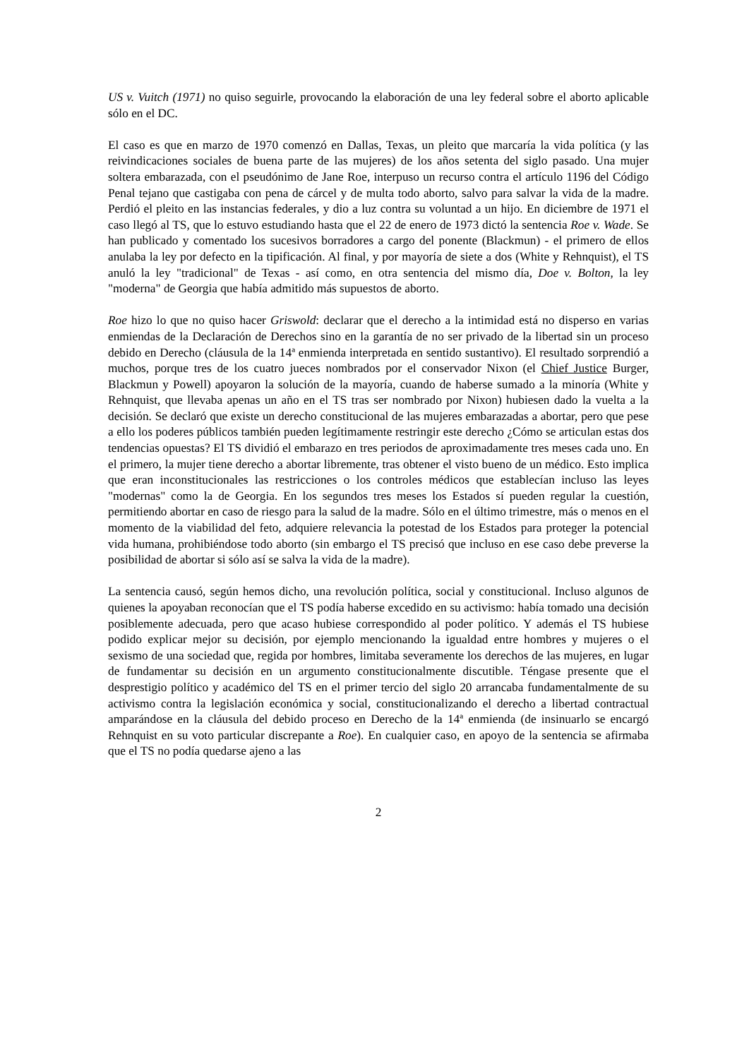US v. Vuitch (1971) no quiso seguirle, provocando la elaboración de una ley federal sobre el aborto aplicable sólo en el DC.
El caso es que en marzo de 1970 comenzó en Dallas, Texas, un pleito que marcaría la vida política (y las reivindicaciones sociales de buena parte de las mujeres) de los años setenta del siglo pasado. Una mujer soltera embarazada, con el pseudónimo de Jane Roe, interpuso un recurso contra el artículo 1196 del Código Penal tejano que castigaba con pena de cárcel y de multa todo aborto, salvo para salvar la vida de la madre. Perdió el pleito en las instancias federales, y dio a luz contra su voluntad a un hijo. En diciembre de 1971 el caso llegó al TS, que lo estuvo estudiando hasta que el 22 de enero de 1973 dictó la sentencia Roe v. Wade. Se han publicado y comentado los sucesivos borradores a cargo del ponente (Blackmun) - el primero de ellos anulaba la ley por defecto en la tipificación. Al final, y por mayoría de siete a dos (White y Rehnquist), el TS anuló la ley "tradicional" de Texas - así como, en otra sentencia del mismo día, Doe v. Bolton, la ley "moderna" de Georgia que había admitido más supuestos de aborto.
Roe hizo lo que no quiso hacer Griswold: declarar que el derecho a la intimidad está no disperso en varias enmiendas de la Declaración de Derechos sino en la garantía de no ser privado de la libertad sin un proceso debido en Derecho (cláusula de la 14ª enmienda interpretada en sentido sustantivo). El resultado sorprendió a muchos, porque tres de los cuatro jueces nombrados por el conservador Nixon (el Chief Justice Burger, Blackmun y Powell) apoyaron la solución de la mayoría, cuando de haberse sumado a la minoría (White y Rehnquist, que llevaba apenas un año en el TS tras ser nombrado por Nixon) hubiesen dado la vuelta a la decisión. Se declaró que existe un derecho constitucional de las mujeres embarazadas a abortar, pero que pese a ello los poderes públicos también pueden legítimamente restringir este derecho ¿Cómo se articulan estas dos tendencias opuestas? El TS dividió el embarazo en tres periodos de aproximadamente tres meses cada uno. En el primero, la mujer tiene derecho a abortar libremente, tras obtener el visto bueno de un médico. Esto implica que eran inconstitucionales las restricciones o los controles médicos que establecían incluso las leyes "modernas" como la de Georgia. En los segundos tres meses los Estados sí pueden regular la cuestión, permitiendo abortar en caso de riesgo para la salud de la madre. Sólo en el último trimestre, más o menos en el momento de la viabilidad del feto, adquiere relevancia la potestad de los Estados para proteger la potencial vida humana, prohibiéndose todo aborto (sin embargo el TS precisó que incluso en ese caso debe preverse la posibilidad de abortar si sólo así se salva la vida de la madre).
La sentencia causó, según hemos dicho, una revolución política, social y constitucional. Incluso algunos de quienes la apoyaban reconocían que el TS podía haberse excedido en su activismo: había tomado una decisión posiblemente adecuada, pero que acaso hubiese correspondido al poder político. Y además el TS hubiese podido explicar mejor su decisión, por ejemplo mencionando la igualdad entre hombres y mujeres o el sexismo de una sociedad que, regida por hombres, limitaba severamente los derechos de las mujeres, en lugar de fundamentar su decisión en un argumento constitucionalmente discutible. Téngase presente que el desprestigio político y académico del TS en el primer tercio del siglo 20 arrancaba fundamentalmente de su activismo contra la legislación económica y social, constitucionalizando el derecho a libertad contractual amparándose en la cláusula del debido proceso en Derecho de la 14ª enmienda (de insinuarlo se encargó Rehnquist en su voto particular discrepante a Roe). En cualquier caso, en apoyo de la sentencia se afirmaba que el TS no podía quedarse ajeno a las
2